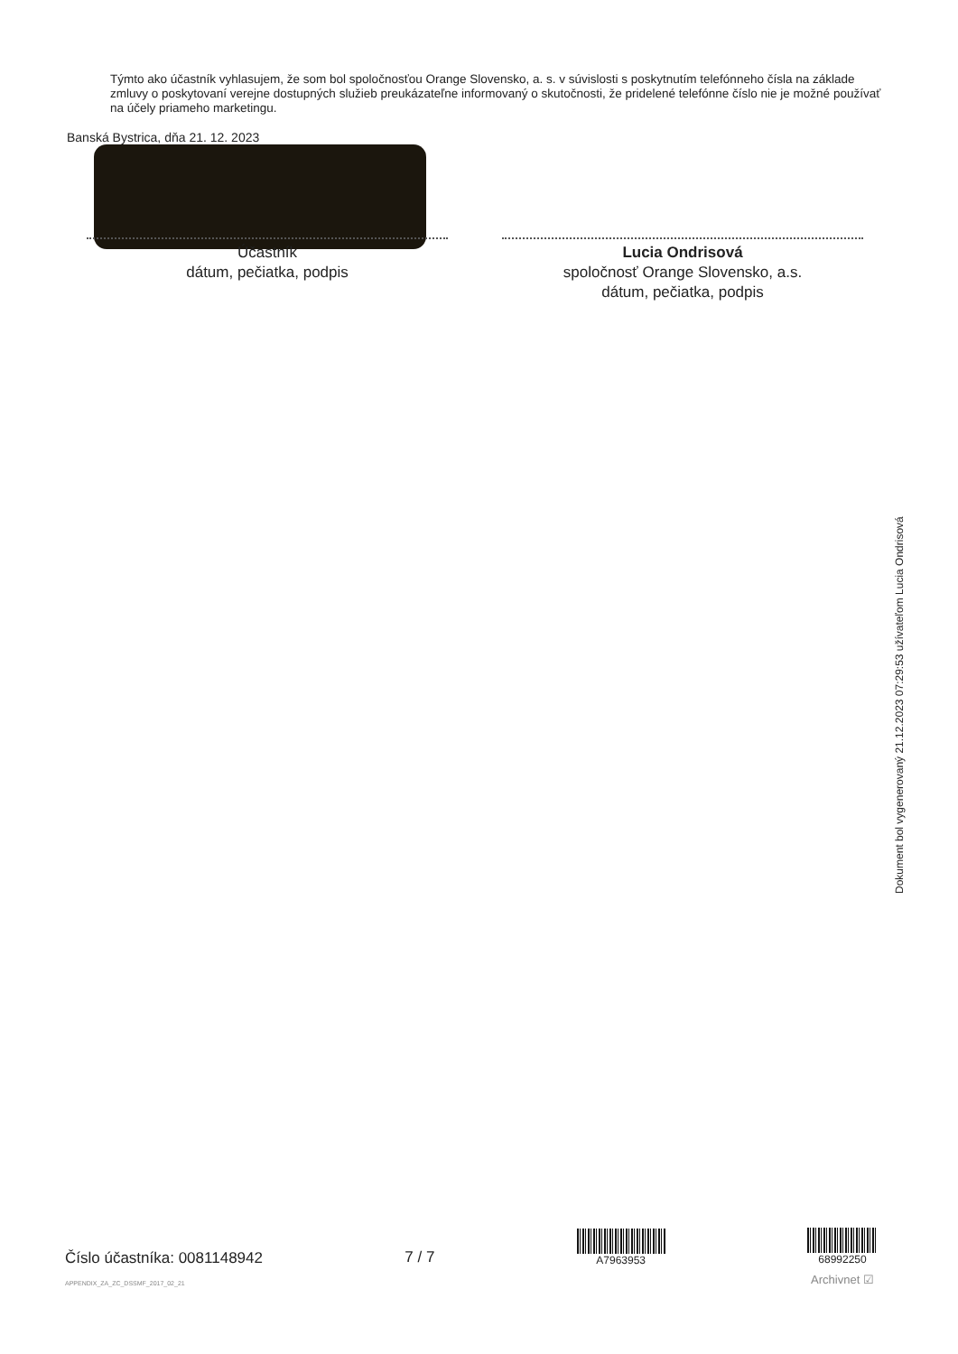Týmto ako účastník vyhlasujem, že som bol spoločnosťou Orange Slovensko, a. s. v súvislosti s poskytnutím telefónneho čísla na základe zmluvy o poskytovaní verejne dostupných služieb preukázateľne informovaný o skutočnosti, že pridelené telefónne číslo nie je možné používať na účely priameho marketingu.
Banská Bystrica, dňa 21. 12. 2023
Účastník
dátum, pečiatka, podpis
Lucia Ondrisová
spoločnosť Orange Slovensko, a.s.
dátum, pečiatka, podpis
Dokument bol vygenerovaný 21.12.2023 07:29:53 užívateľom Lucia Ondrisová
Číslo účastníka: 0081148942
APPENDIX_ZA_ZC_DSSMF_2017_02_21
7 / 7
A7963953
68992250
Archivnet ☑